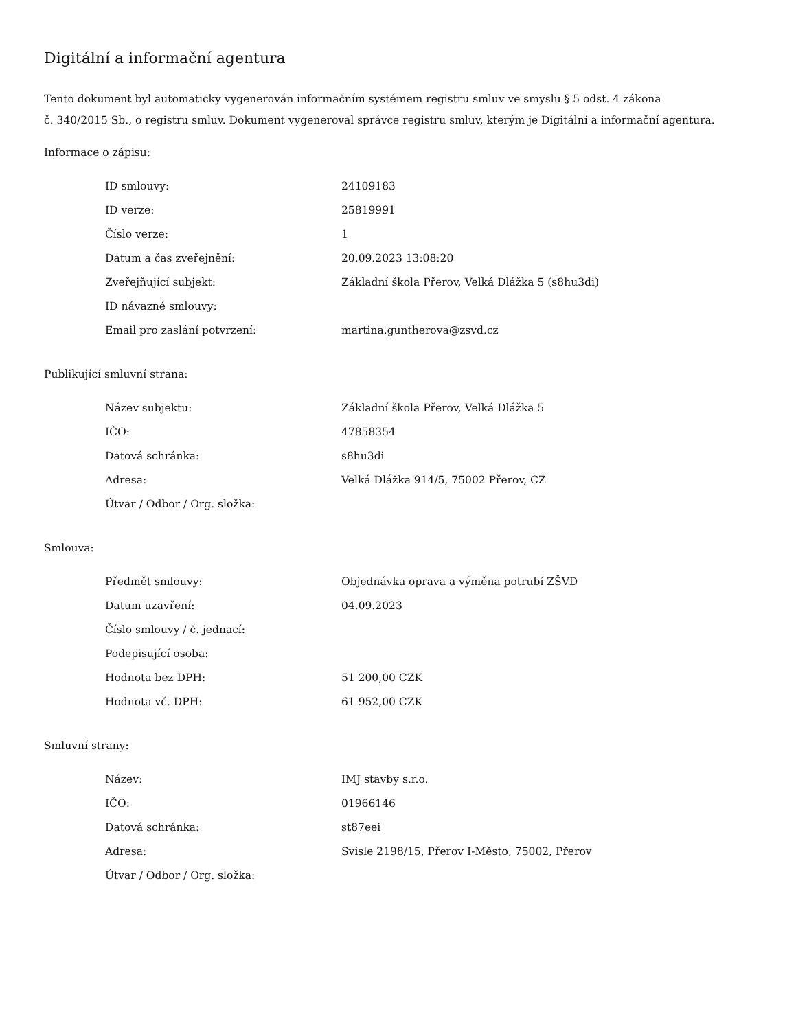Digitální a informační agentura
Tento dokument byl automaticky vygenerován informačním systémem registru smluv ve smyslu § 5 odst. 4 zákona
č. 340/2015 Sb., o registru smluv. Dokument vygeneroval správce registru smluv, kterým je Digitální a informační agentura.
Informace o zápisu:
| ID smlouvy: | 24109183 |
| ID verze: | 25819991 |
| Číslo verze: | 1 |
| Datum a čas zveřejnění: | 20.09.2023 13:08:20 |
| Zveřejňující subjekt: | Základní škola Přerov, Velká Dlážka 5 (s8hu3di) |
| ID návazné smlouvy: | |
| Email pro zaslání potvrzení: | martina.guntherova@zsvd.cz |
Publikující smluvní strana:
| Název subjektu: | Základní škola Přerov, Velká Dlážka 5 |
| IČO: | 47858354 |
| Datová schránka: | s8hu3di |
| Adresa: | Velká Dlážka 914/5, 75002 Přerov, CZ |
| Útvar / Odbor / Org. složka: | |
Smlouva:
| Předmět smlouvy: | Objednávka oprava a výměna potrubí ZŠVD |
| Datum uzavření: | 04.09.2023 |
| Číslo smlouvy / č. jednací: | |
| Podepisující osoba: | |
| Hodnota bez DPH: | 51 200,00 CZK |
| Hodnota vč. DPH: | 61 952,00 CZK |
Smluvní strany:
| Název: | IMJ stavby s.r.o. |
| IČO: | 01966146 |
| Datová schránka: | st87eei |
| Adresa: | Svisle 2198/15, Přerov I-Město, 75002, Přerov |
| Útvar / Odbor / Org. složka: | |